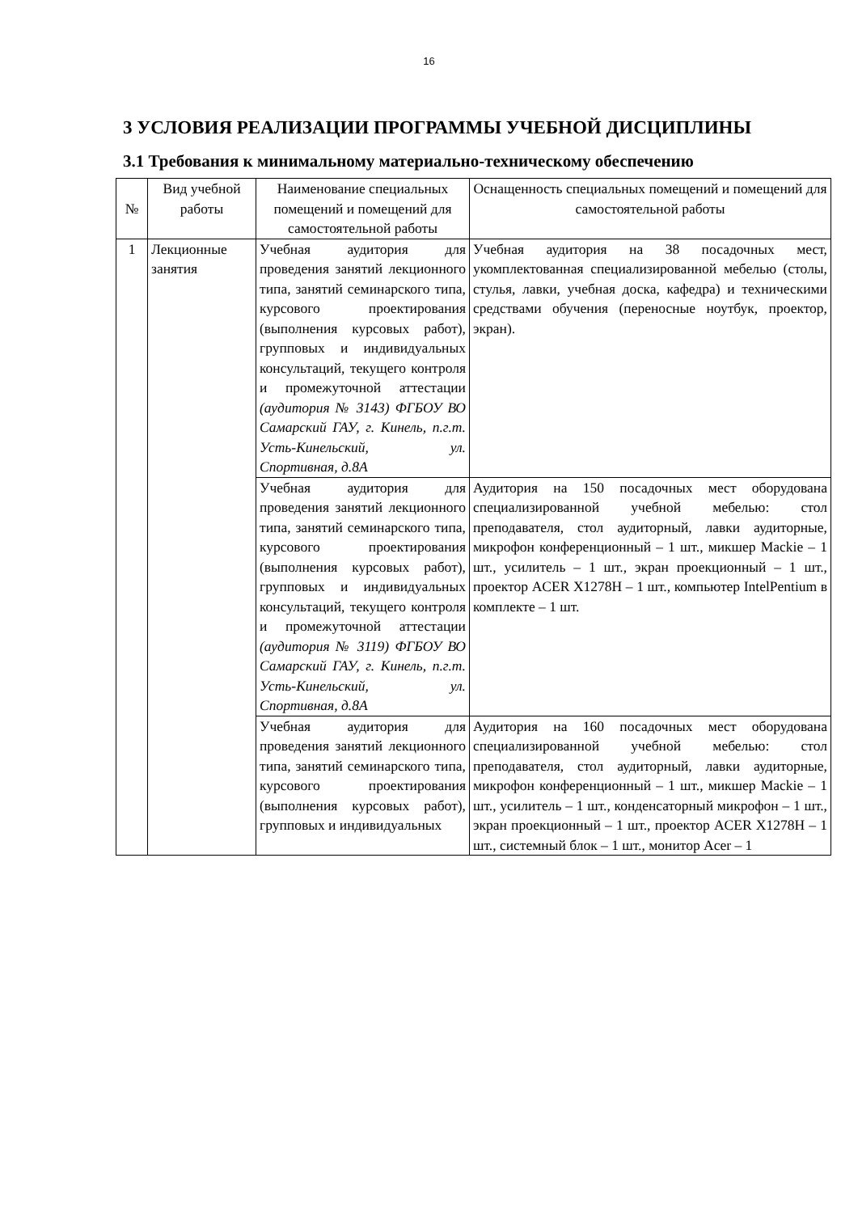16
3 УСЛОВИЯ РЕАЛИЗАЦИИ ПРОГРАММЫ УЧЕБНОЙ ДИСЦИПЛИНЫ
3.1 Требования к минимальному материально-техническому обеспечению
| № | Вид учебной работы | Наименование специальных помещений и помещений для самостоятельной работы | Оснащенность специальных помещений и помещений для самостоятельной работы |
| --- | --- | --- | --- |
| 1 | Лекционные занятия | Учебная аудитория для проведения занятий лекционного типа, занятий семинарского типа, курсового проектирования (выполнения курсовых работ), групповых и индивидуальных консультаций, текущего контроля и промежуточной аттестации (аудитория № 3143) ФГБОУ ВО Самарский ГАУ, г. Кинель, п.г.т. Усть-Кинельский, ул. Спортивная, д.8А | Учебная аудитория на 38 посадочных мест, укомплектованная специализированной мебелью (столы, стулья, лавки, учебная доска, кафедра) и техническими средствами обучения (переносные ноутбук, проектор, экран). |
| | | Учебная аудитория для проведения занятий лекционного типа, занятий семинарского типа, курсового проектирования (выполнения курсовых работ), групповых и индивидуальных консультаций, текущего контроля и промежуточной аттестации (аудитория № 3119) ФГБОУ ВО Самарский ГАУ, г. Кинель, п.г.т. Усть-Кинельский, ул. Спортивная, д.8А | Аудитория на 150 посадочных мест оборудована специализированной учебной мебелью: стол преподавателя, стол аудиторный, лавки аудиторные, микрофон конференционный – 1 шт., микшер Mackie – 1 шт., усилитель – 1 шт., экран проекционный – 1 шт., проектор ACER X1278H – 1 шт., компьютер IntelPentium в комплекте – 1 шт. |
| | | Учебная аудитория для проведения занятий лекционного типа, занятий семинарского типа, курсового проектирования (выполнения курсовых работ), групповых и индивидуальных | Аудитория на 160 посадочных мест оборудована специализированной учебной мебелью: стол преподавателя, стол аудиторный, лавки аудиторные, микрофон конференционный – 1 шт., микшер Mackie – 1 шт., усилитель – 1 шт., конденсаторный микрофон – 1 шт., экран проекционный – 1 шт., проектор ACER X1278H – 1 шт., системный блок – 1 шт., монитор Acer – 1 |